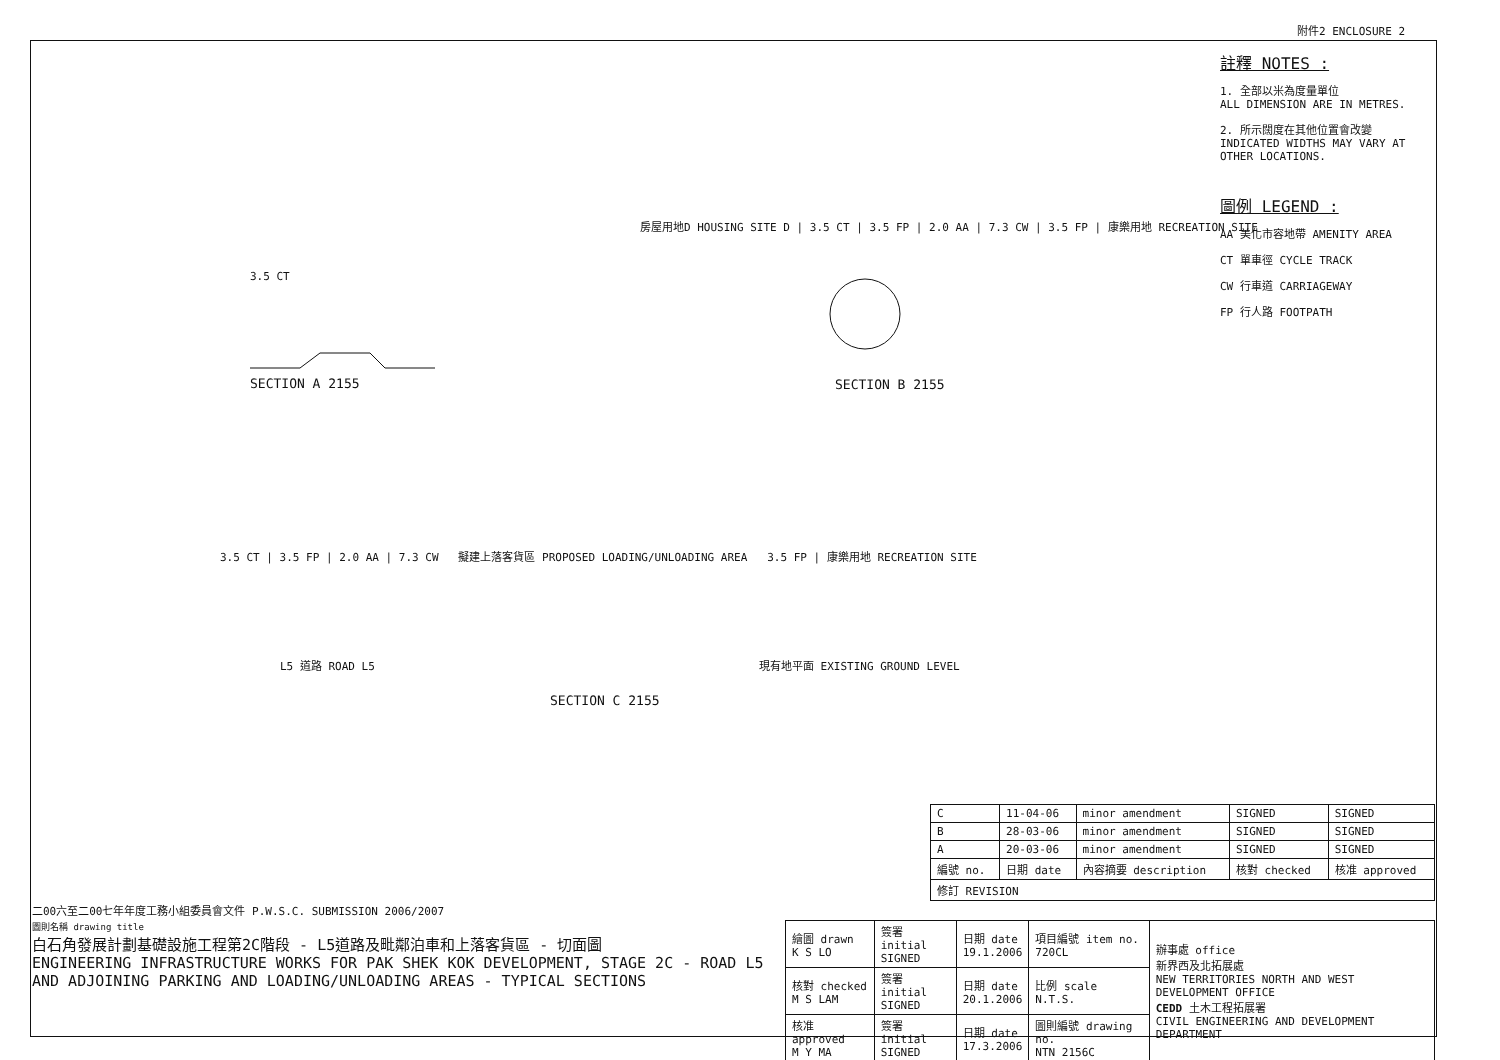附件2 ENCLOSURE 2
註釋 NOTES :
1. 全部以米為度量單位
ALL DIMENSION ARE IN METRES.
2. 所示闊度在其他位置會改變
INDICATED WIDTHS MAY VARY AT OTHER LOCATIONS.
圖例 LEGEND :
AA 美化市容地帶 AMENITY AREA
CT 單車徑 CYCLE TRACK
CW 行車道 CARRIAGEWAY
FP 行人路 FOOTPATH
3.5 CT
SECTION A 2155
房屋用地D HOUSING SITE D | 3.5 CT | 3.5 FP | 2.0 AA | 7.3 CW | 3.5 FP | 康樂用地 RECREATION SITE
SECTION B 2155
3.5 CT | 3.5 FP | 2.0 AA | 7.3 CW 擬建上落客貨區 PROPOSED LOADING/UNLOADING AREA 3.5 FP | 康樂用地 RECREATION SITE
L5 道路 ROAD L5 現有地平面 EXISTING GROUND LEVEL
SECTION C 2155
| C | 11-04-06 | minor amendment | SIGNED | SIGNED |
| B | 28-03-06 | minor amendment | SIGNED | SIGNED |
| A | 20-03-06 | minor amendment | SIGNED | SIGNED |
| 編號 no. | 日期 date | 內容摘要 description | 核對 checked | 核准 approved |
| 修訂 REVISION | | | | |
二00六至二00七年年度工務小組委員會文件 P.W.S.C. SUBMISSION 2006/2007
圖則名稱 drawing title
白石角發展計劃基礎設施工程第2C階段 - L5道路及毗鄰泊車和上落客貨區 - 切面圖
ENGINEERING INFRASTRUCTURE WORKS FOR PAK SHEK KOK DEVELOPMENT, STAGE 2C - ROAD L5 AND ADJOINING PARKING AND LOADING/UNLOADING AREAS - TYPICAL SECTIONS
| 繪圖 drawn K S LO | 簽署 initial SIGNED | 日期 date 19.1.2006 | 項目編號 item no. 720CL | 辦事處 office 新界西及北拓展處 NEW TERRITORIES NORTH AND WEST DEVELOPMENT OFFICE CEDD 土木工程拓展署 CIVIL ENGINEERING AND DEVELOPMENT DEPARTMENT |
| 核對 checked M S LAM | 簽署 initial SIGNED | 日期 date 20.1.2006 | 比例 scale N.T.S. | |
| 核准 approved M Y MA | 簽署 initial SIGNED | 日期 date 17.3.2006 | 圖則編號 drawing no. NTN 2156C | |